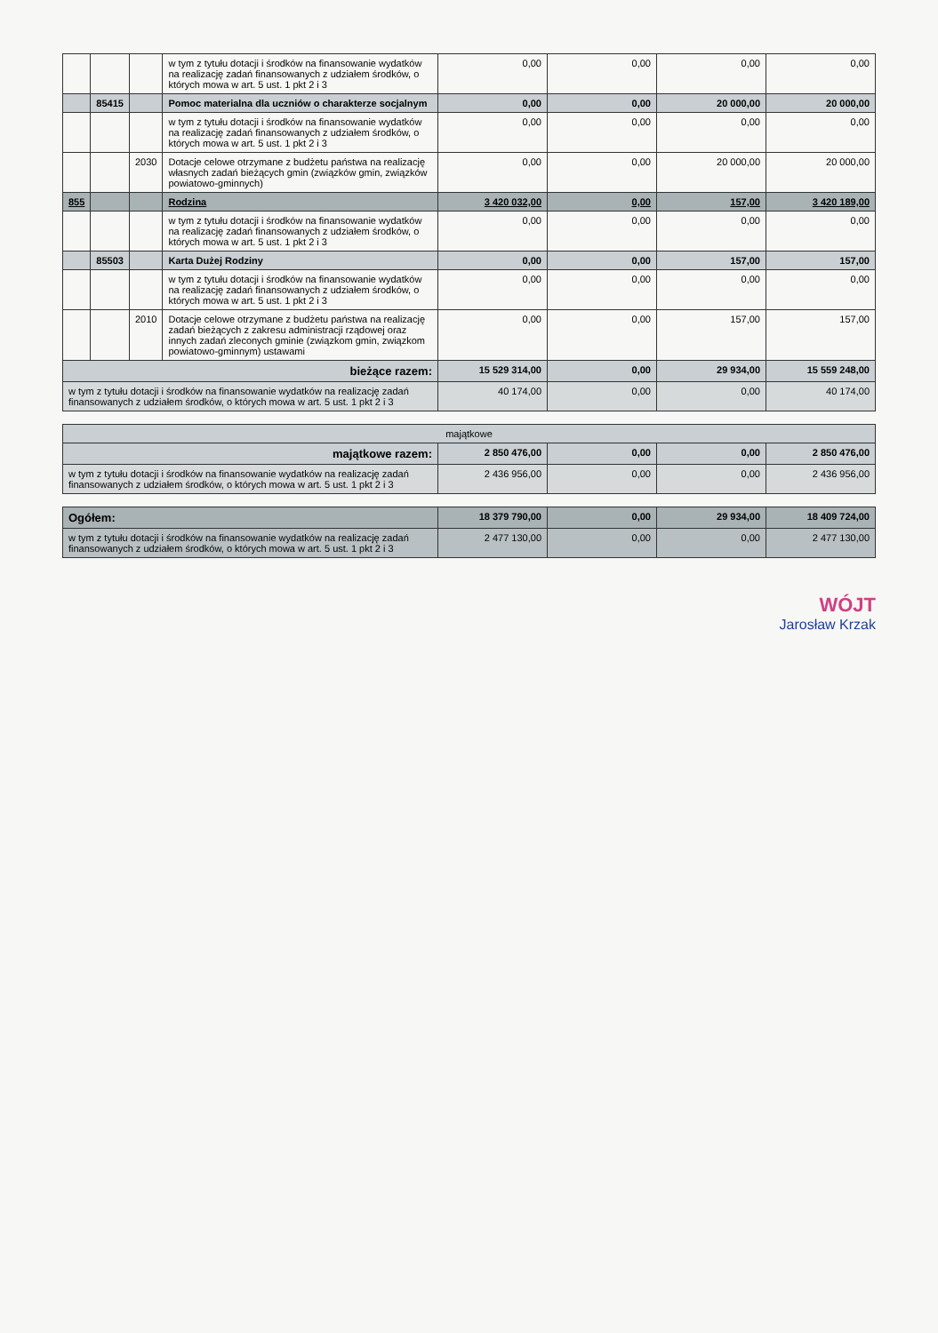| | | | w tym z tytułu dotacji i środków na finansowanie wydatków na realizację zadań finansowanych z udziałem środków, o których mowa w art. 5 ust. 1 pkt 2 i 3 | 0,00 | 0,00 | 0,00 | 0,00 |
| | 85415 | | Pomoc materialna dla uczniów o charakterze socjalnym | 0,00 | 0,00 | 20 000,00 | 20 000,00 |
| | | | w tym z tytułu dotacji i środków na finansowanie wydatków na realizację zadań finansowanych z udziałem środków, o których mowa w art. 5 ust. 1 pkt 2 i 3 | 0,00 | 0,00 | 0,00 | 0,00 |
| | | 2030 | Dotacje celowe otrzymane z budżetu państwa na realizację własnych zadań bieżących gmin (związków gmin, związków powiatowo-gminnych) | 0,00 | 0,00 | 20 000,00 | 20 000,00 |
| 855 | | | Rodzina | 3 420 032,00 | 0,00 | 157,00 | 3 420 189,00 |
| | | | w tym z tytułu dotacji i środków na finansowanie wydatków na realizację zadań finansowanych z udziałem środków, o których mowa w art. 5 ust. 1 pkt 2 i 3 | 0,00 | 0,00 | 0,00 | 0,00 |
| | 85503 | | Karta Dużej Rodziny | 0,00 | 0,00 | 157,00 | 157,00 |
| | | | w tym z tytułu dotacji i środków na finansowanie wydatków na realizację zadań finansowanych z udziałem środków, o których mowa w art. 5 ust. 1 pkt 2 i 3 | 0,00 | 0,00 | 0,00 | 0,00 |
| | | 2010 | Dotacje celowe otrzymane z budżetu państwa na realizację zadań bieżących z zakresu administracji rządowej oraz innych zadań zleconych gminie (związkom gmin, związkom powiatowo-gminnym) ustawami | 0,00 | 0,00 | 157,00 | 157,00 |
| bieżące razem: | | | | 15 529 314,00 | 0,00 | 29 934,00 | 15 559 248,00 |
| w tym z tytułu dotacji i środków na finansowanie wydatków na realizację zadań finansowanych z udziałem środków, o których mowa w art. 5 ust. 1 pkt 2 i 3 | | | | 40 174,00 | 0,00 | 0,00 | 40 174,00 |
| majątkowe | | | | |
| majątkowe razem: | 2 850 476,00 | 0,00 | 0,00 | 2 850 476,00 |
| w tym z tytułu dotacji i środków na finansowanie wydatków na realizację zadań finansowanych z udziałem środków, o których mowa w art. 5 ust. 1 pkt 2 i 3 | 2 436 956,00 | 0,00 | 0,00 | 2 436 956,00 |
| Ogółem: | 18 379 790,00 | 0,00 | 29 934,00 | 18 409 724,00 |
| w tym z tytułu dotacji i środków na finansowanie wydatków na realizację zadań finansowanych z udziałem środków, o których mowa w art. 5 ust. 1 pkt 2 i 3 | 2 477 130,00 | 0,00 | 0,00 | 2 477 130,00 |
WÓJT
Jarosław Krzak